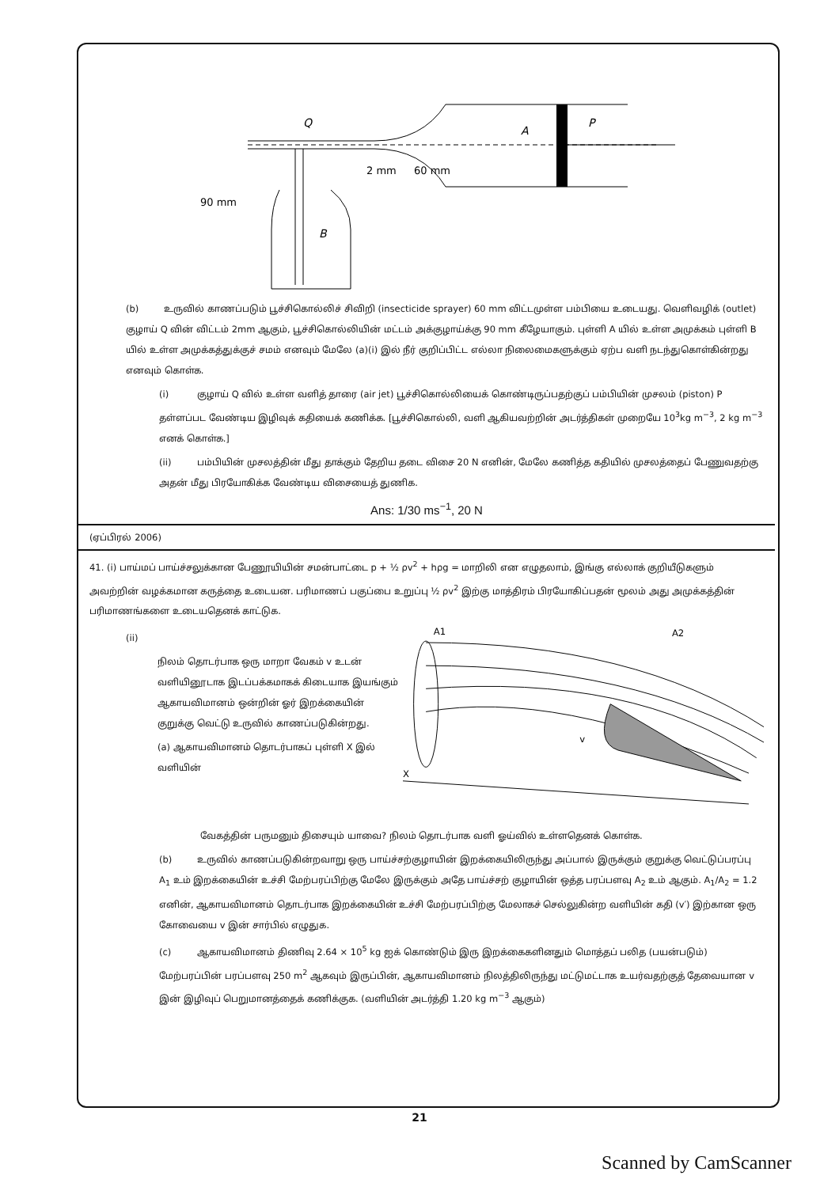A
P
Q
60 mm
2 mm
90 mm
B
(b) உருவில் காணப்படும் பூச்சிகொல்லிச் சிவிறி (insecticide sprayer) 60 mm விட்டமுள்ள பம்பியை உடையது. வெளிவழிக் (outlet) குழாய் Q வின் விட்டம் 2mm ஆகும், பூச்சிகொல்லியின் மட்டம் அக்குழாய்க்கு 90 mm கீழேயாகும். புள்ளி A யில் உள்ள அமுக்கம் புள்ளி B யில் உள்ள அமுக்கத்துக்குச் சமம் எனவும் மேலே (a)(i) இல் நீர் குறிப்பிட்ட எல்லா நிலைமைகளுக்கும் ஏற்ப வளி நடந்துகொள்கின்றது எனவும் கொள்க.
(i) குழாய் Q வில் உள்ள வளித் தாரை (air jet) பூச்சிகொல்லியைக் கொண்டிருப்பதற்குப் பம்பியின் முசலம் (piston) P தள்ளப்பட வேண்டிய இழிவுக் கதியைக் கணிக்க. [பூச்சிகொல்லி, வளி ஆகியவற்றின் அடர்த்திகள் முறையே 10<sup>3</sup>kg m<sup>−3</sup>, 2 kg m<sup>−3</sup> எனக் கொள்க.]
(ii) பம்பியின் முசலத்தின் மீது தாக்கும் தேறிய தடை விசை 20 N எனின், மேலே கணித்த கதியில் முசலத்தைப் பேணுவதற்கு அதன் மீது பிரயோகிக்க வேண்டிய விசையைத் துணிக.
Ans: 1/30 ms<sup>−1</sup>, 20 N
(ஏப்பிரல் 2006)
41. (i) பாய்மப் பாய்ச்சலுக்கான பேணூயியின் சமன்பாட்டை p + ½ ρv<sup>2</sup> + hρg = மாறிலி என எழுதலாம், இங்கு எல்லாக் குறியீடுகளும் அவற்றின் வழக்கமான கருத்தை உடையன. பரிமாணப் பகுப்பை உறுப்பு ½ ρv<sup>2</sup> இற்கு மாத்திரம் பிரயோகிப்பதன் மூலம் அது அமுக்கத்தின் பரிமாணங்களை உடையதெனக் காட்டுக.
(ii)
நிலம் தொடர்பாக ஒரு மாறா வேகம் v உடன் வளியினூடாக இடப்பக்கமாகக் கிடையாக இயங்கும் ஆகாயவிமானம் ஒன்றின் ஓர் இறக்கையின் குறுக்கு வெட்டு உருவில் காணப்படுகின்றது.
(a) ஆகாயவிமானம் தொடர்பாகப் புள்ளி X இல் வளியின்
A1
A2
v
X
வேகத்தின் பருமனும் திசையும் யாவை? நிலம் தொடர்பாக வளி ஓய்வில் உள்ளதெனக் கொள்க.
(b) உருவில் காணப்படுகின்றவாறு ஒரு பாய்ச்சற்குழாயின் இறக்கையிலிருந்து அப்பால் இருக்கும் குறுக்கு வெட்டுப்பரப்பு A<sub>1</sub> உம் இறக்கையின் உச்சி மேற்பரப்பிற்கு மேலே இருக்கும் அதே பாய்ச்சற் குழாயின் ஒத்த பரப்பளவு A<sub>2</sub> உம் ஆகும். A<sub>1</sub>/A<sub>2</sub> = 1.2 எனின், ஆகாயவிமானம் தொடர்பாக இறக்கையின் உச்சி மேற்பரப்பிற்கு மேலாகச் செல்லுகின்ற வளியின் கதி (v′) இற்கான ஒரு கோவையை v இன் சார்பில் எழுதுக.
(c) ஆகாயவிமானம் திணிவு 2.64 × 10<sup>5</sup> kg ஐக் கொண்டும் இரு இறக்கைகளினதும் மொத்தப் பலித (பயன்படும்) மேற்பரப்பின் பரப்பளவு 250 m<sup>2</sup> ஆகவும் இருப்பின், ஆகாயவிமானம் நிலத்திலிருந்து மட்டுமட்டாக உயர்வதற்குத் தேவையான v இன் இழிவுப் பெறுமானத்தைக் கணிக்குக. (வளியின் அடர்த்தி 1.20 kg m<sup>−3</sup> ஆகும்)
21
Scanned by CamScanner